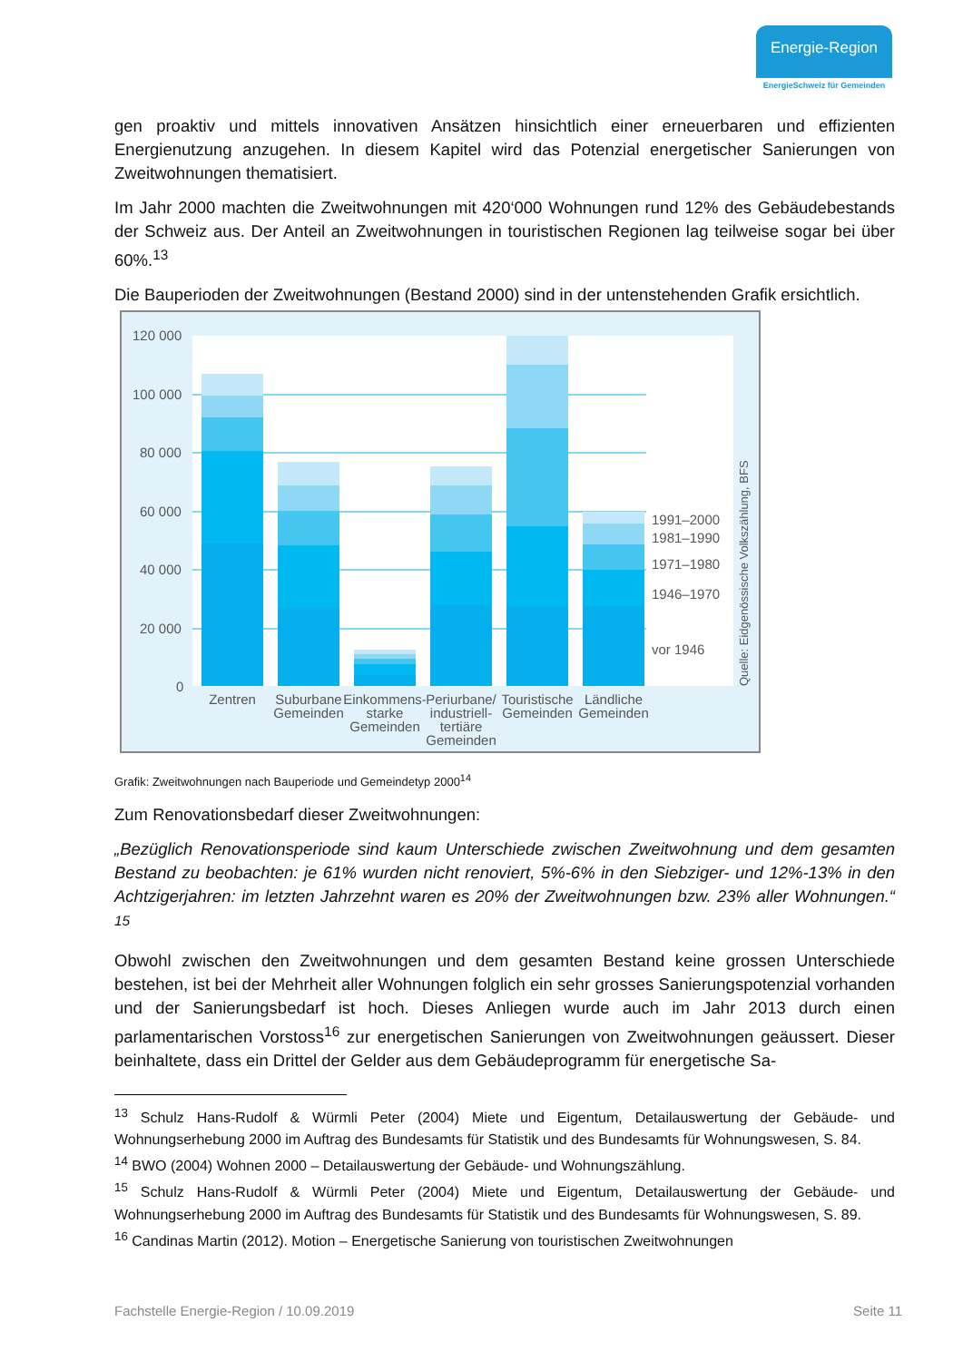Energie-Region
EnergieSchweiz für Gemeinden
gen proaktiv und mittels innovativen Ansätzen hinsichtlich einer erneuerbaren und effizienten Energienutzung anzugehen. In diesem Kapitel wird das Potenzial energetischer Sanierungen von Zweitwohnungen thematisiert.
Im Jahr 2000 machten die Zweitwohnungen mit 420‘000 Wohnungen rund 12% des Gebäudebestands der Schweiz aus. Der Anteil an Zweitwohnungen in touristischen Regionen lag teilweise sogar bei über 60%.<sup>13</sup>
Die Bauperioden der Zweitwohnungen (Bestand 2000) sind in der untenstehenden Grafik ersichtlich.
120 000
100 000
80 000
60 000
40 000
20 000
0
1991–2000
1981–1990
1971–1980
1946–1970
vor 1946
Quelle: Eidgenössische Volkszählung, BFS
Zentren
Suburbane
Gemeinden
Einkommens-
starke
Gemeinden
Periurbane/
industriell-
tertiäre
Gemeinden
Touristische
Gemeinden
Ländliche
Gemeinden
Grafik: Zweitwohnungen nach Bauperiode und Gemeindetyp 2000<sup>14</sup>
Zum Renovationsbedarf dieser Zweitwohnungen:
„Bezüglich Renovationsperiode sind kaum Unterschiede zwischen Zweitwohnung und dem gesamten Bestand zu beobachten: je 61% wurden nicht renoviert, 5%-6% in den Siebziger- und 12%-13% in den Achtzigerjahren: im letzten Jahrzehnt waren es 20% der Zweitwohnungen bzw. 23% aller Wohnungen.“ <sup>15</sup>
Obwohl zwischen den Zweitwohnungen und dem gesamten Bestand keine grossen Unterschiede bestehen, ist bei der Mehrheit aller Wohnungen folglich ein sehr grosses Sanierungspotenzial vorhanden und der Sanierungsbedarf ist hoch. Dieses Anliegen wurde auch im Jahr 2013 durch einen parlamentarischen Vorstoss<sup>16</sup> zur energetischen Sanierungen von Zweitwohnungen geäussert. Dieser beinhaltete, dass ein Drittel der Gelder aus dem Gebäudeprogramm für energetische Sa-
<sup>13</sup> Schulz Hans-Rudolf & Würmli Peter (2004) Miete und Eigentum, Detailauswertung der Gebäude- und Wohnungserhebung 2000 im Auftrag des Bundesamts für Statistik und des Bundesamts für Wohnungswesen, S. 84.
<sup>14</sup> BWO (2004) Wohnen 2000 – Detailauswertung der Gebäude- und Wohnungszählung.
<sup>15</sup> Schulz Hans-Rudolf & Würmli Peter (2004) Miete und Eigentum, Detailauswertung der Gebäude- und Wohnungserhebung 2000 im Auftrag des Bundesamts für Statistik und des Bundesamts für Wohnungswesen, S. 89.
<sup>16</sup> Candinas Martin (2012). Motion – Energetische Sanierung von touristischen Zweitwohnungen
Fachstelle Energie-Region / 10.09.2019 Seite 11